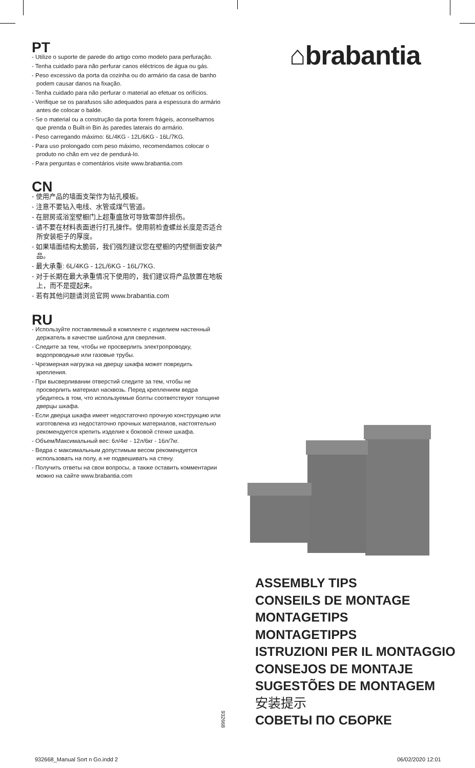PT
- Utilize o suporte de parede do artigo como modelo para perfuração.
- Tenha cuidado para não perfurar canos eléctricos de água ou gás.
- Peso excessivo da porta da cozinha ou do armário da casa de banho podem causar danos na fixação.
- Tenha cuidado para não perfurar o material ao efetuar os orifícios.
- Verifique se os parafusos são adequados para a espessura do armário antes de colocar o balde.
- Se o material ou a construção da porta forem frágeis, aconselhamos que prenda o Built-in Bin às paredes laterais do armário.
- Peso carregando máximo: 6L/4KG - 12L/6KG - 16L/7KG.
- Para uso prolongado com peso máximo, recomendamos colocar o produto no chão em vez de pendurá-lo.
- Para perguntas e comentários visite www.brabantia.com
CN
- 使用产品的墙面支架作为钻孔模板。
- 注意不要钻入电线、水管或煤气管道。
- 在厨房或浴室壁橱门上超重盛放可导致零部件损伤。
- 请不要在材料表面进行打孔操作。使用前检查螺丝长度是否适合所安装柜子的厚度。
- 如果墙面结构太脆弱，我们强烈建议您在壁橱的内壁侧面安装产品。
- 最大承重: 6L/4KG - 12L/6KG - 16L/7KG.
- 对于长期在最大承重情况下使用的，我们建议将产品放置在地板上，而不是提起来。
- 若有其他问题请浏览官网 www.brabantia.com
RU
- Используйте поставляемый в комплекте с изделием настенный держатель в качестве шаблона для сверления.
- Следите за тем, чтобы не просверлить электропроводку, водопроводные или газовые трубы.
- Чрезмерная нагрузка на дверцу шкафа может повредить крепления.
- При высверливании отверстий следите за тем, чтобы не просверлить материал насквозь. Перед креплением ведра убедитесь в том, что используемые болты соответствуют толщине дверцы шкафа.
- Если дверца шкафа имеет недостаточно прочную конструкцию или изготовлена из недостаточно прочных материалов, настоятельно рекомендуется крепить изделие к боковой стенке шкафа.
- Объем/Максимальный вес: 6л/4кг - 12л/6кг - 16л/7кг.
- Ведра с максимальным допустимым весом рекомендуется использовать на полу, а не подвешивать на стену.
- Получить ответы на свои вопросы, а также оставить комментарии можно на сайте www.brabantia.com
⌂brabantia
ASSEMBLY TIPS
CONSEILS DE MONTAGE
MONTAGETIPS
MONTAGETIPPS
ISTRUZIONI PER IL MONTAGGIO
CONSEJOS DE MONTAJE
SUGESTÕES DE MONTAGEM
安装提示
СОВЕТЫ ПО СБОРКЕ
932668
932668_Manual Sort n Go.indd 2 06/02/2020 12:01